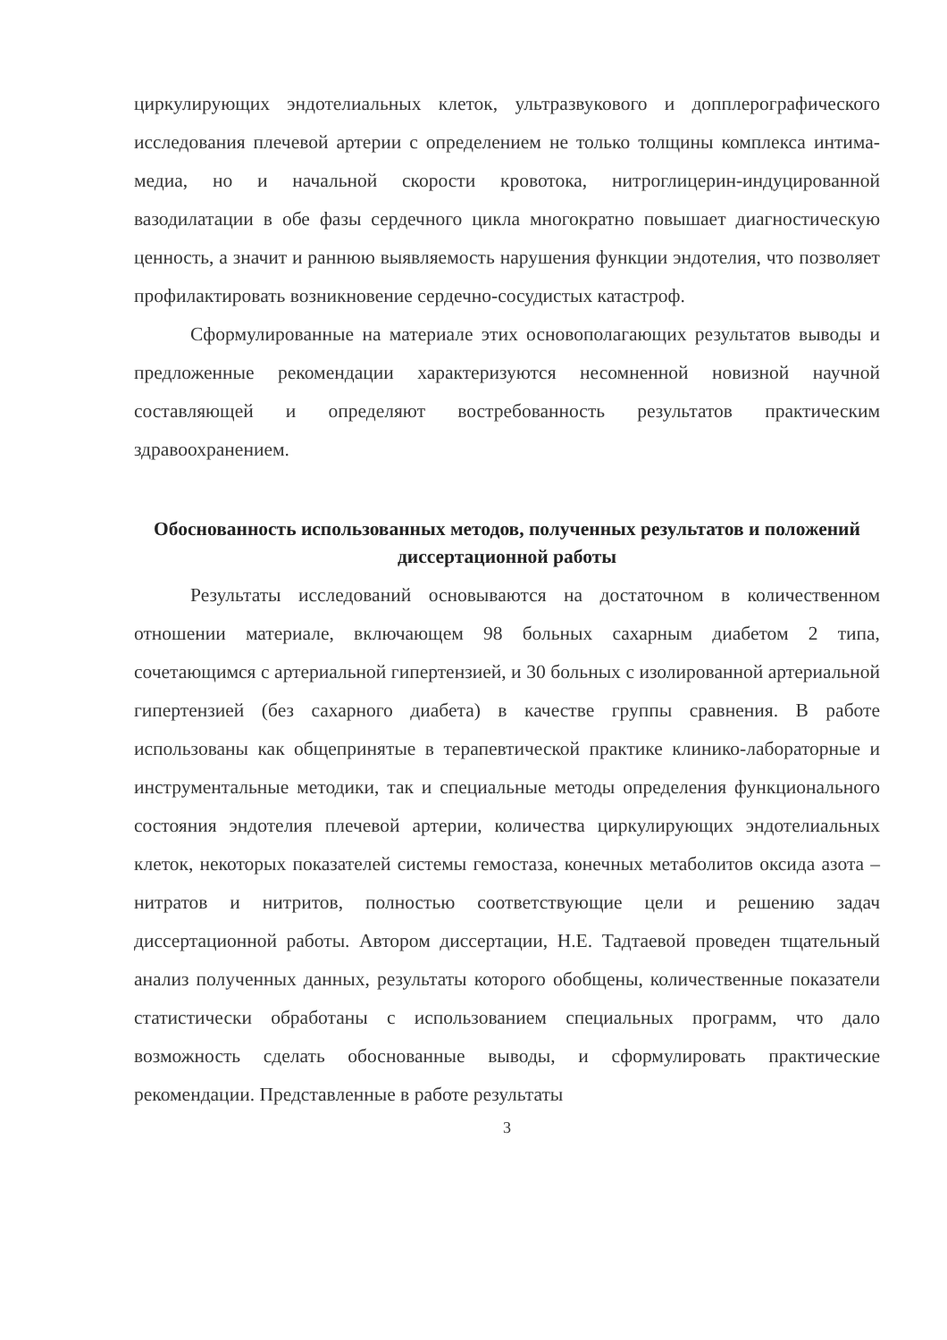циркулирующих эндотелиальных клеток, ультразвукового и допплерографического исследования плечевой артерии с определением не только толщины комплекса интима-медиа, но и начальной скорости кровотока, нитроглицерин-индуцированной вазодилатации в обе фазы сердечного цикла многократно повышает диагностическую ценность, а значит и раннюю выявляемость нарушения функции эндотелия, что позволяет профилактировать возникновение сердечно-сосудистых катастроф.
Сформулированные на материале этих основополагающих результатов выводы и предложенные рекомендации характеризуются несомненной новизной научной составляющей и определяют востребованность результатов практическим здравоохранением.
Обоснованность использованных методов, полученных результатов и положений диссертационной работы
Результаты исследований основываются на достаточном в количественном отношении материале, включающем 98 больных сахарным диабетом 2 типа, сочетающимся с артериальной гипертензией, и 30 больных с изолированной артериальной гипертензией (без сахарного диабета) в качестве группы сравнения. В работе использованы как общепринятые в терапевтической практике клинико-лабораторные и инструментальные методики, так и специальные методы определения функционального состояния эндотелия плечевой артерии, количества циркулирующих эндотелиальных клеток, некоторых показателей системы гемостаза, конечных метаболитов оксида азота – нитратов и нитритов, полностью соответствующие цели и решению задач диссертационной работы. Автором диссертации, Н.Е. Тадтаевой проведен тщательный анализ полученных данных, результаты которого обобщены, количественные показатели статистически обработаны с использованием специальных программ, что дало возможность сделать обоснованные выводы, и сформулировать практические рекомендации. Представленные в работе результаты
3